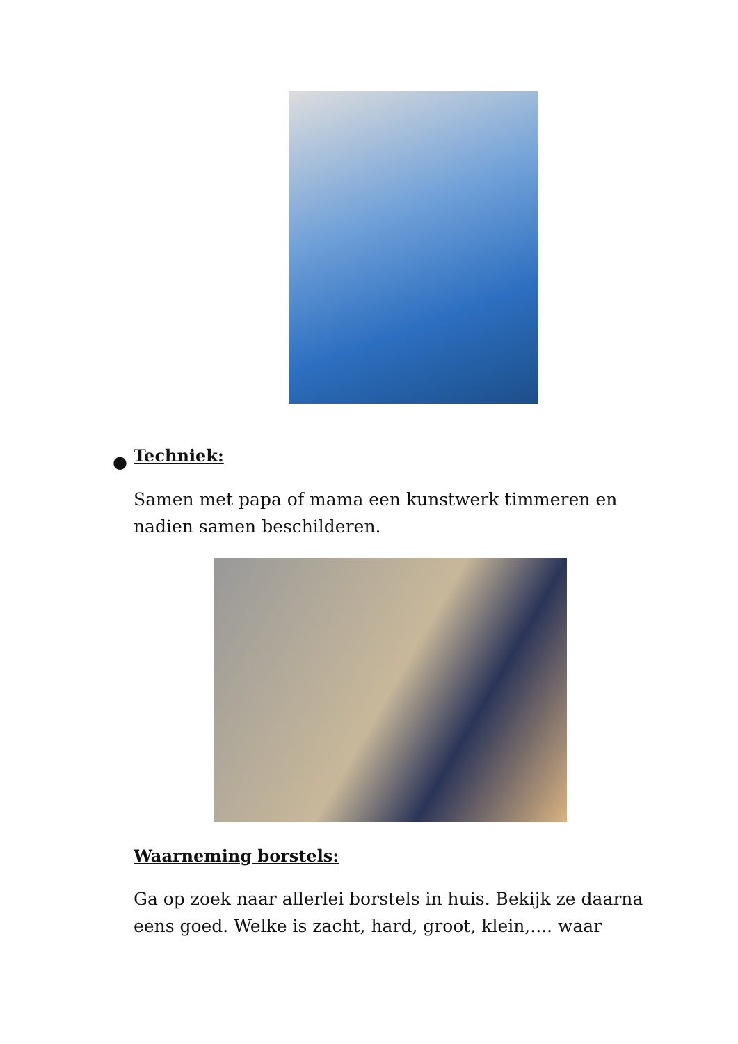● Techniek:
Samen met papa of mama een kunstwerk timmeren en nadien samen beschilderen.
Waarneming borstels:
Ga op zoek naar allerlei borstels in huis. Bekijk ze daarna eens goed. Welke is zacht, hard, groot, klein,.... waar